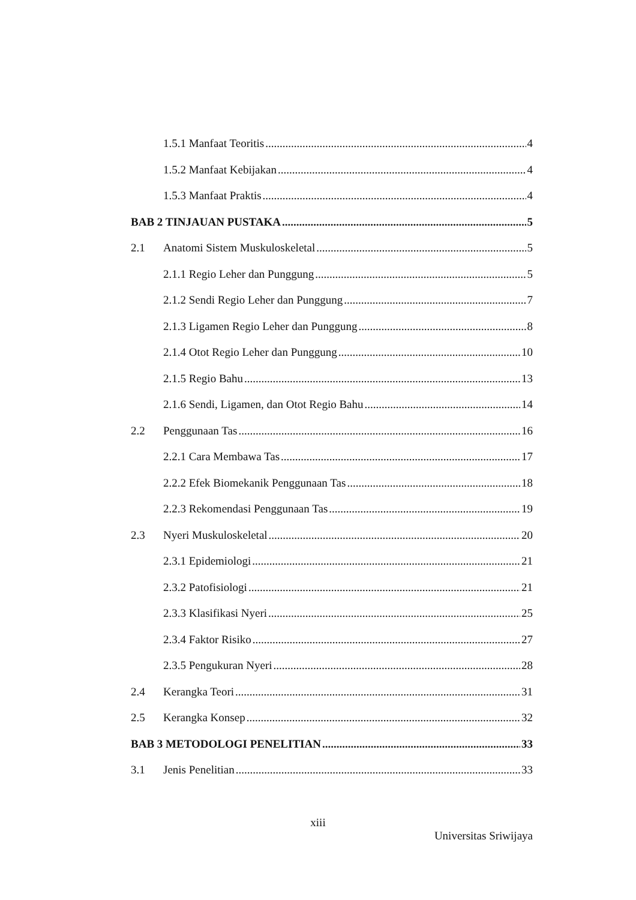1.5.1 Manfaat Teoritis 4
1.5.2 Manfaat Kebijakan 4
1.5.3 Manfaat Praktis 4
BAB 2 TINJAUAN PUSTAKA 5
2.1 Anatomi Sistem Muskuloskeletal 5
2.1.1 Regio Leher dan Punggung 5
2.1.2 Sendi Regio Leher dan Punggung 7
2.1.3 Ligamen Regio Leher dan Punggung 8
2.1.4 Otot Regio Leher dan Punggung 10
2.1.5 Regio Bahu 13
2.1.6 Sendi, Ligamen, dan Otot Regio Bahu 14
2.2 Penggunaan Tas 16
2.2.1 Cara Membawa Tas 17
2.2.2 Efek Biomekanik Penggunaan Tas 18
2.2.3 Rekomendasi Penggunaan Tas 19
2.3 Nyeri Muskuloskeletal 20
2.3.1 Epidemiologi 21
2.3.2 Patofisiologi 21
2.3.3 Klasifikasi Nyeri 25
2.3.4 Faktor Risiko 27
2.3.5 Pengukuran Nyeri 28
2.4 Kerangka Teori 31
2.5 Kerangka Konsep 32
BAB 3 METODOLOGI PENELITIAN 33
3.1 Jenis Penelitian 33
xiii
Universitas Sriwijaya